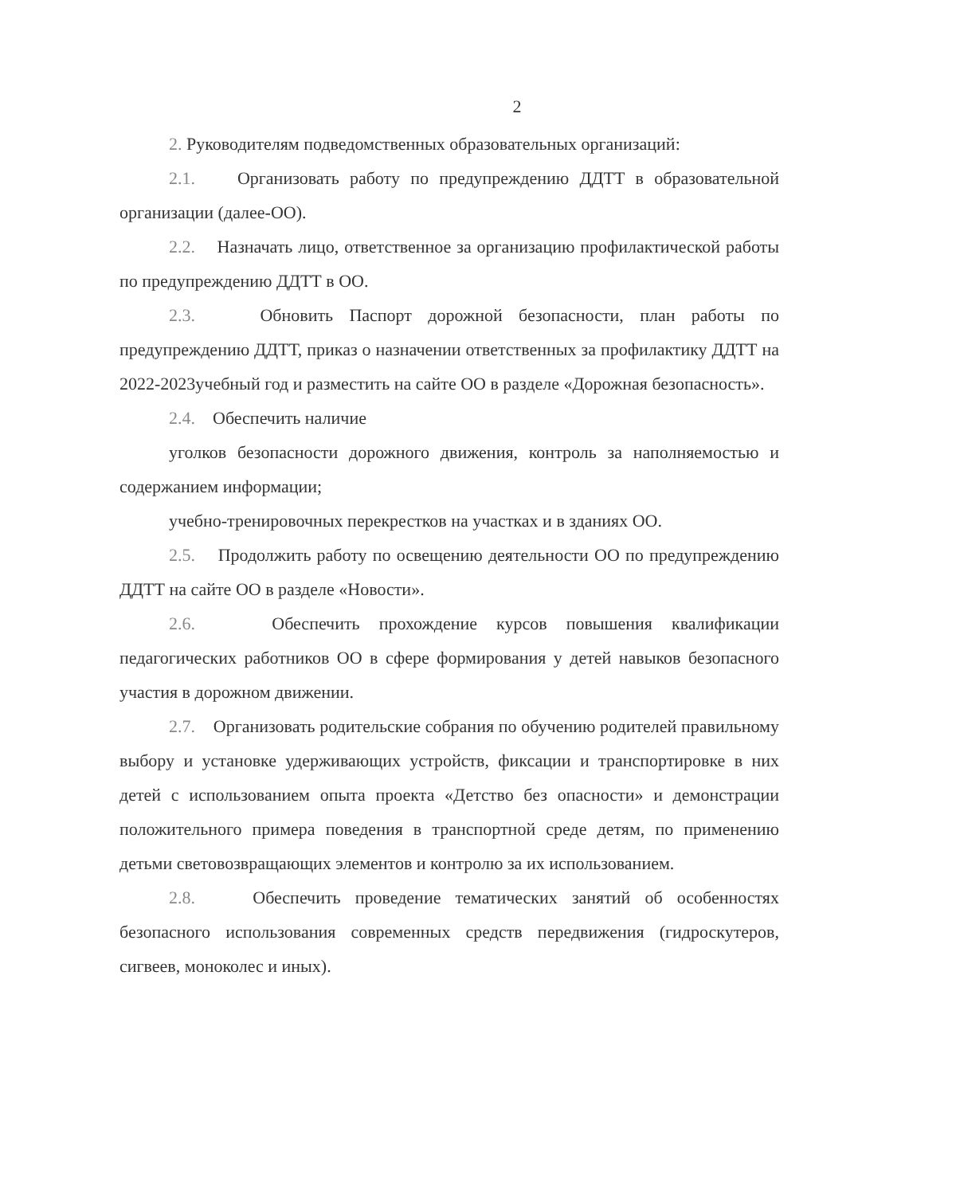2
2. Руководителям подведомственных образовательных организаций:
2.1. Организовать работу по предупреждению ДДТТ в образовательной организации (далее-ОО).
2.2. Назначать лицо, ответственное за организацию профилактической работы по предупреждению ДДТТ в ОО.
2.3. Обновить Паспорт дорожной безопасности, план работы по предупреждению ДДТТ, приказ о назначении ответственных за профилактику ДДТТ на 2022-2023учебный год и разместить на сайте ОО в разделе «Дорожная безопасность».
2.4. Обеспечить наличие
уголков безопасности дорожного движения, контроль за наполняемостью и содержанием информации;
учебно-тренировочных перекрестков на участках и в зданиях ОО.
2.5. Продолжить работу по освещению деятельности ОО по предупреждению ДДТТ на сайте ОО в разделе «Новости».
2.6. Обеспечить прохождение курсов повышения квалификации педагогических работников ОО в сфере формирования у детей навыков безопасного участия в дорожном движении.
2.7. Организовать родительские собрания по обучению родителей правильному выбору и установке удерживающих устройств, фиксации и транспортировке в них детей с использованием опыта проекта «Детство без опасности» и демонстрации положительного примера поведения в транспортной среде детям, по применению детьми световозвращающих элементов и контролю за их использованием.
2.8. Обеспечить проведение тематических занятий об особенностях безопасного использования современных средств передвижения (гидроскутеров, сигвеев, моноколес и иных).